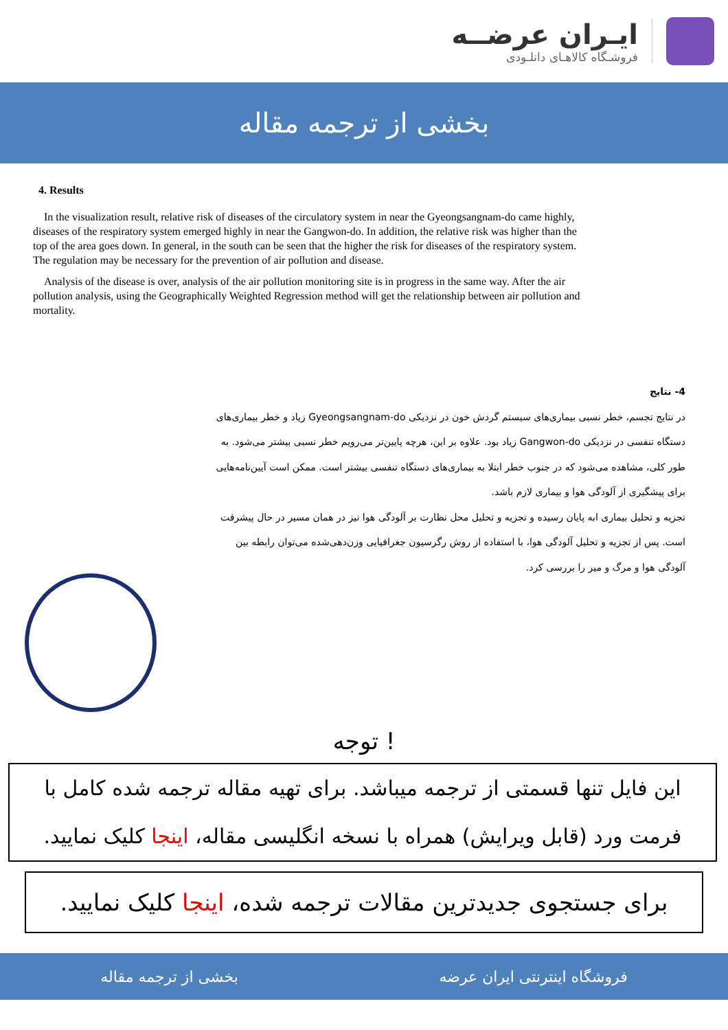ایـران عرضــه
فروشـگاه کالاهـای دانلـودی
بخشی از ترجمه مقاله
4. Results
In the visualization result, relative risk of diseases of the circulatory system in near the Gyeongsangnam-do came highly, diseases of the respiratory system emerged highly in near the Gangwon-do. In addition, the relative risk was higher than the top of the area goes down. In general, in the south can be seen that the higher the risk for diseases of the respiratory system. The regulation may be necessary for the prevention of air pollution and disease.
Analysis of the disease is over, analysis of the air pollution monitoring site is in progress in the same way. After the air pollution analysis, using the Geographically Weighted Regression method will get the relationship between air pollution and mortality.
4- نتایج
در نتایج تجسم، خطر نسبی بیماری‌های سیستم گردش خون در نزدیکی Gyeongsangnam-do زیاد و خطر بیماری‌های دستگاه تنفسی در نزدیکی Gangwon-do زیاد بود. علاوه بر این، هرچه پایین‌تر می‌رویم خطر نسبی بیشتر می‌شود. به طور کلی، مشاهده می‌شود که در جنوب خطر ابتلا به بیماری‌های دستگاه تنفسی بیشتر است. ممکن است آیین‌نامه‌هایی برای پیشگیری از آلودگی هوا و بیماری لازم باشد.
تجزیه و تحلیل بیماری ابه پایان رسیده و تجزیه و تحلیل محل نظارت بر آلودگی هوا نیز در همان مسیر در حال پیشرفت است. پس از تجزیه و تحلیل آلودگی هوا، با استفاده از روش رگرسیون جغرافیایی وزن‌دهی‌شده می‌توان رابطه بین آلودگی هوا و مرگ و میر را بررسی کرد.
توجه !
این فایل تنها قسمتی از ترجمه میباشد. برای تهیه مقاله ترجمه شده کامل با فرمت ورد (قابل ویرایش) همراه با نسخه انگلیسی مقاله، اینجا کلیک نمایید.
برای جستجوی جدیدترین مقالات ترجمه شده، اینجا کلیک نمایید.
فروشگاه اینترنتی ایران عرضه بخشی از ترجمه مقاله